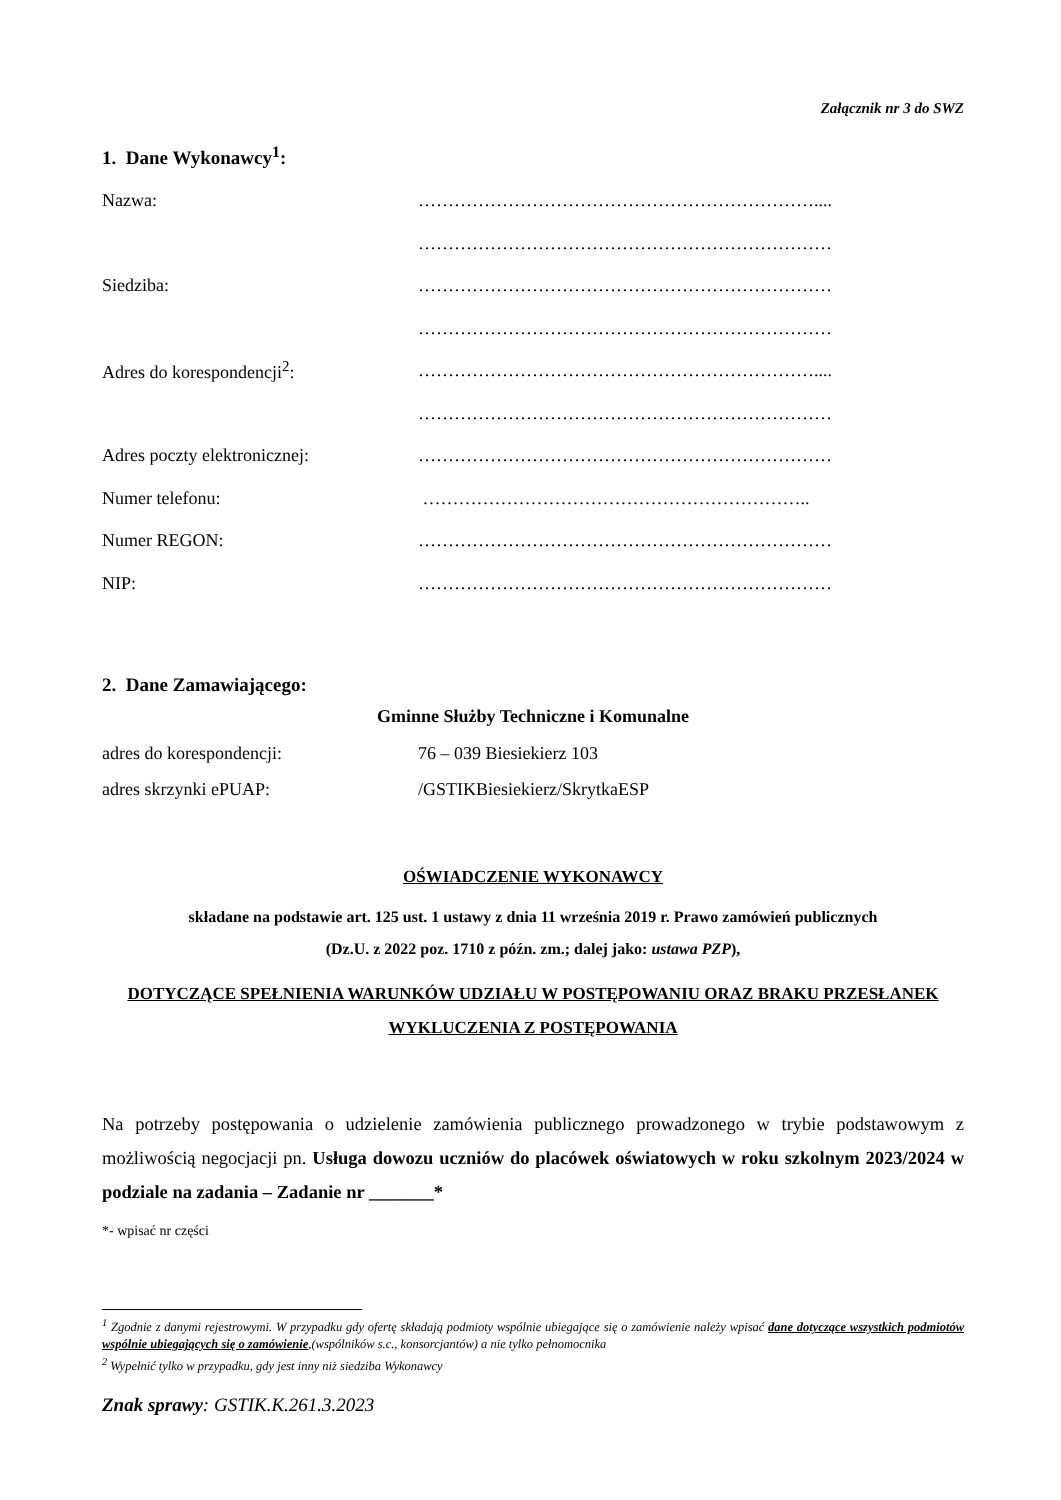Załącznik nr 3 do SWZ
1. Dane Wykonawcy<sup>1</sup>:
Nazwa: …………………………………………………………....
……………………………………………………………
Siedziba: ……………………………………………………………
……………………………………………………………
Adres do korespondencji<sup>2</sup>: …………………………………………………………....
……………………………………………………………
Adres poczty elektronicznej: ……………………………………………………………
Numer telefonu: ………………………………………………………..
Numer REGON: ……………………………………………………………
NIP: ……………………………………………………………
2. Dane Zamawiającego:
Gminne Służby Techniczne i Komunalne
adres do korespondencji: 76 – 039 Biesiekierz 103
adres skrzynki ePUAP: /GSTIKBiesiekierz/SkrytkaESP
OŚWIADCZENIE WYKONAWCY
składane na podstawie art. 125 ust. 1 ustawy z dnia 11 września 2019 r. Prawo zamówień publicznych
(Dz.U. z 2022 poz. 1710 z późn. zm.; dalej jako: ustawa PZP),
DOTYCZĄCE SPEŁNIENIA WARUNKÓW UDZIAŁU W POSTĘPOWANIU ORAZ BRAKU PRZESŁANEK WYKLUCZENIA Z POSTĘPOWANIA
Na potrzeby postępowania o udzielenie zamówienia publicznego prowadzonego w trybie podstawowym z możliwością negocjacji pn. Usługa dowozu uczniów do placówek oświatowych w roku szkolnym 2023/2024 w podziale na zadania – Zadanie nr _______*
*- wpisać nr części
<sup>1</sup> Zgodnie z danymi rejestrowymi. W przypadku gdy ofertę składają podmioty wspólnie ubiegające się o zamówienie należy wpisać dane dotyczące wszystkich podmiotów wspólnie ubiegających się o zamówienie,(wspólników s.c., konsorcjantów) a nie tylko pełnomocnika
<sup>2</sup> Wypełnić tylko w przypadku, gdy jest inny niż siedziba Wykonawcy
Znak sprawy: GSTIK.K.261.3.2023